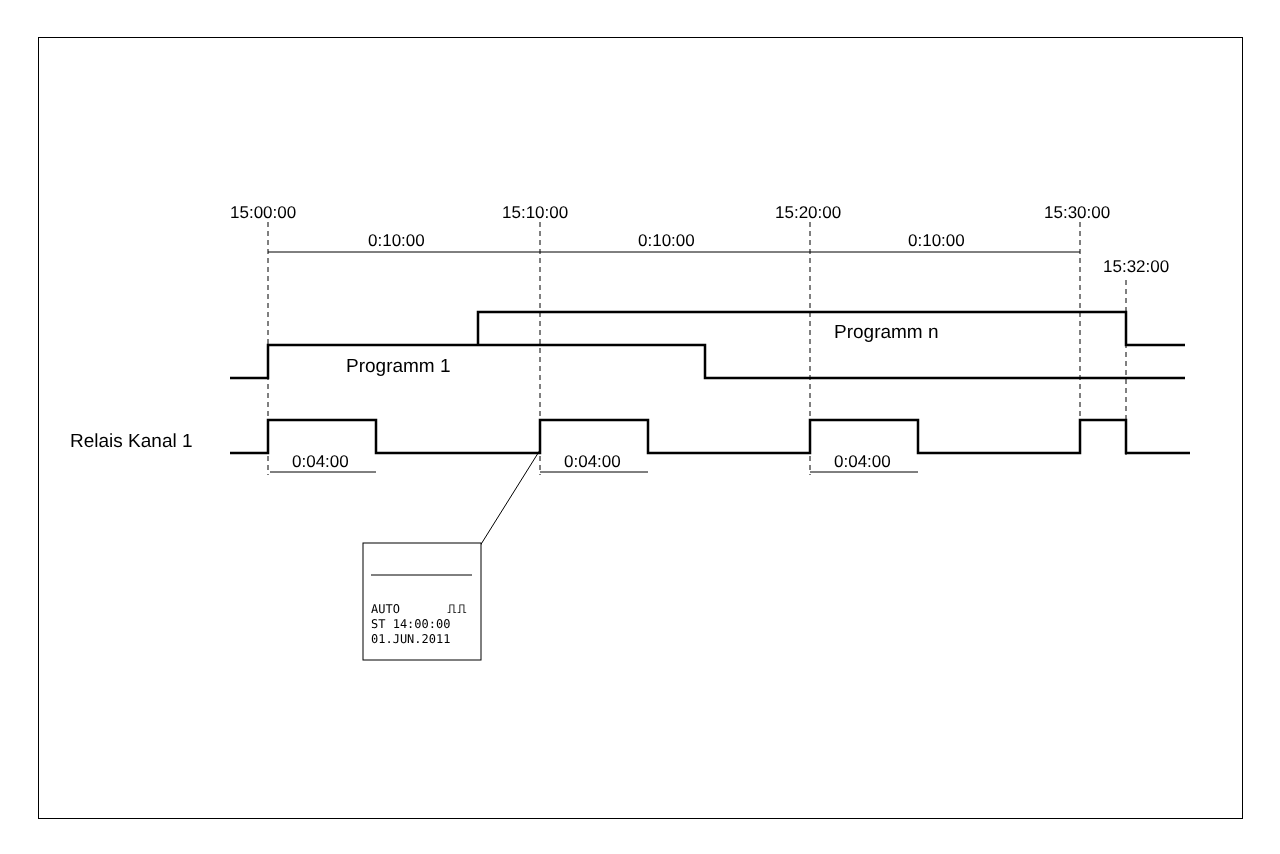15:00:00
15:10:00
15:20:00
15:30:00
15:32:00
0:10:00
0:10:00
0:10:00
Programm n
Programm 1
Relais Kanal 1
0:04:00
0:04:00
0:04:00
AUTO
⎍⎍
ST 14:00:00
01.JUN.2011